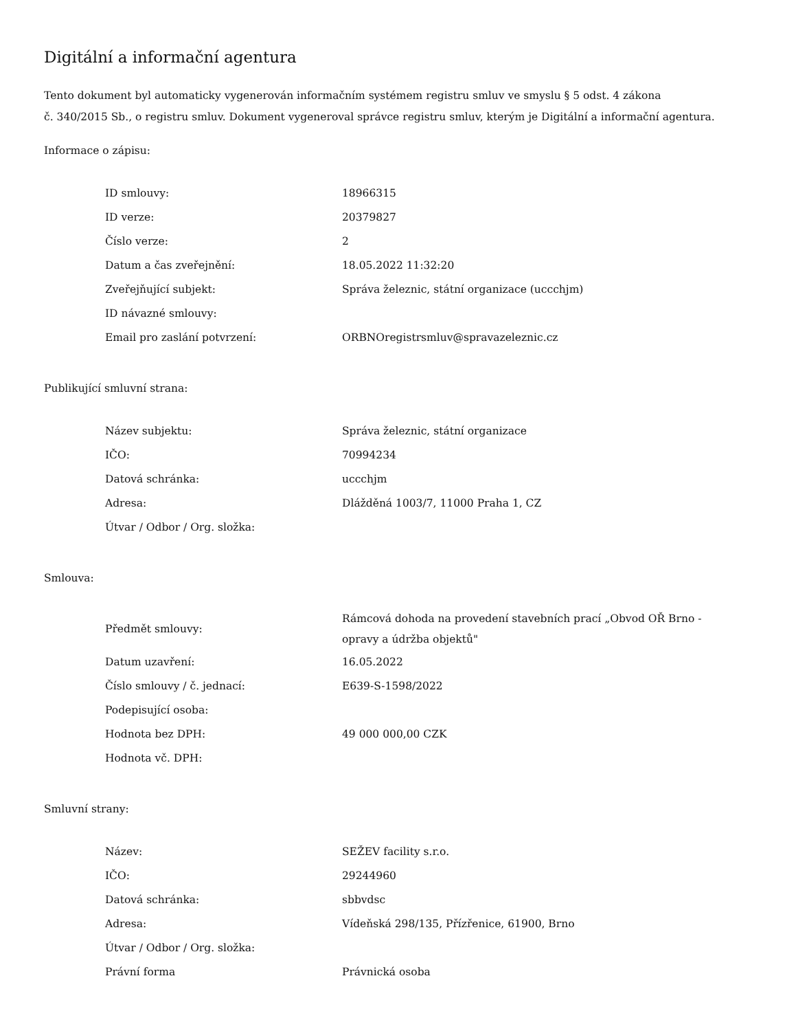Digitální a informační agentura
Tento dokument byl automaticky vygenerován informačním systémem registru smluv ve smyslu § 5 odst. 4 zákona
č. 340/2015 Sb., o registru smluv. Dokument vygeneroval správce registru smluv, kterým je Digitální a informační agentura.
Informace o zápisu:
| ID smlouvy: | 18966315 |
| ID verze: | 20379827 |
| Číslo verze: | 2 |
| Datum a čas zveřejnění: | 18.05.2022 11:32:20 |
| Zveřejňující subjekt: | Správa železnic, státní organizace (uccchjm) |
| ID návazné smlouvy: | |
| Email pro zaslání potvrzení: | ORBNOregistrsmluv@spravazeleznic.cz |
Publikující smluvní strana:
| Název subjektu: | Správa železnic, státní organizace |
| IČO: | 70994234 |
| Datová schránka: | uccchjm |
| Adresa: | Dlážděná 1003/7, 11000 Praha 1, CZ |
| Útvar / Odbor / Org. složka: | |
Smlouva:
| Předmět smlouvy: | Rámcová dohoda na provedení stavebních prací „Obvod OŘ Brno - opravy a údržba objektů" |
| Datum uzavření: | 16.05.2022 |
| Číslo smlouvy / č. jednací: | E639-S-1598/2022 |
| Podepisující osoba: | |
| Hodnota bez DPH: | 49 000 000,00 CZK |
| Hodnota vč. DPH: | |
Smluvní strany:
| Název: | SEŽEV facility s.r.o. |
| IČO: | 29244960 |
| Datová schránka: | sbbvdsc |
| Adresa: | Vídeňská 298/135, Přízřenice, 61900, Brno |
| Útvar / Odbor / Org. složka: | |
| Právní forma | Právnická osoba |